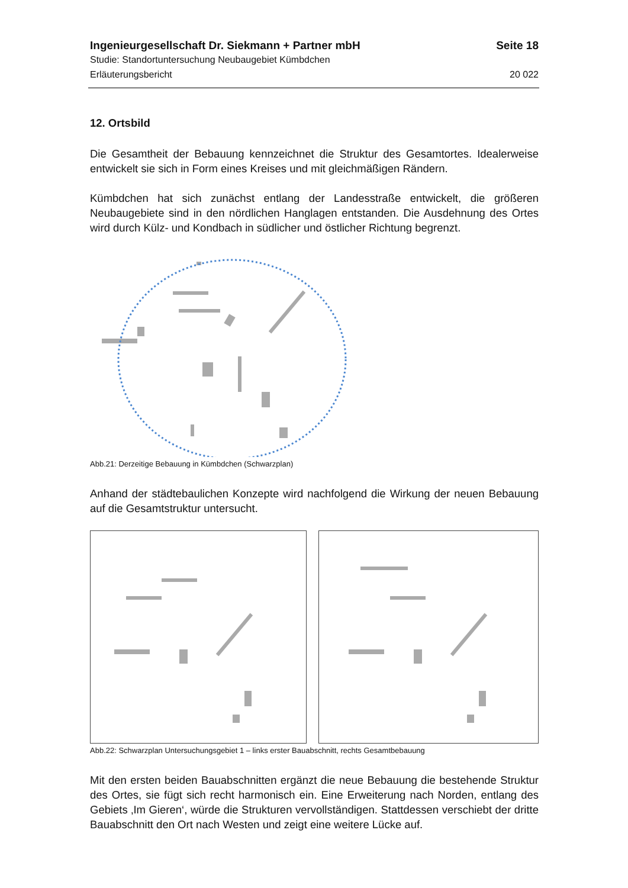Ingenieurgesellschaft Dr. Siekmann + Partner mbH Seite 18
Studie: Standortuntersuchung Neubaugebiet Kümbdchen
Erläuterungsbericht 20 022
12. Ortsbild
Die Gesamtheit der Bebauung kennzeichnet die Struktur des Gesamtortes. Idealerweise entwickelt sie sich in Form eines Kreises und mit gleichmäßigen Rändern.
Kümbdchen hat sich zunächst entlang der Landesstraße entwickelt, die größeren Neubaugebiete sind in den nördlichen Hanglagen entstanden. Die Ausdehnung des Ortes wird durch Külz- und Kondbach in südlicher und östlicher Richtung begrenzt.
Abb.21: Derzeitige Bebauung in Kümbdchen (Schwarzplan)
Anhand der städtebaulichen Konzepte wird nachfolgend die Wirkung der neuen Bebauung auf die Gesamtstruktur untersucht.
Abb.22: Schwarzplan Untersuchungsgebiet 1 – links erster Bauabschnitt, rechts Gesamtbebauung
Mit den ersten beiden Bauabschnitten ergänzt die neue Bebauung die bestehende Struktur des Ortes, sie fügt sich recht harmonisch ein. Eine Erweiterung nach Norden, entlang des Gebiets ‚Im Gieren‘, würde die Strukturen vervollständigen. Stattdessen verschiebt der dritte Bauabschnitt den Ort nach Westen und zeigt eine weitere Lücke auf.